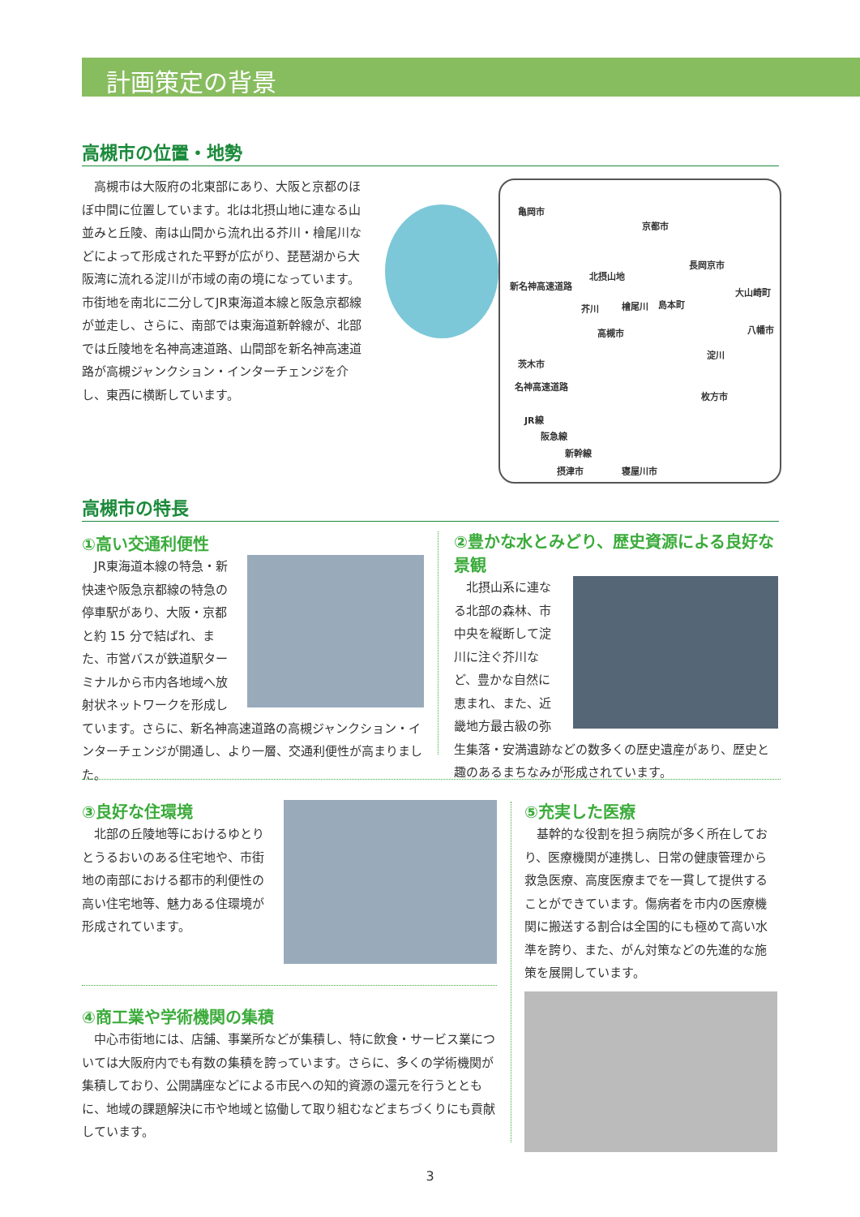計画策定の背景
高槻市の位置・地勢
　高槻市は大阪府の北東部にあり、大阪と京都のほぼ中間に位置しています。北は北摂山地に連なる山並みと丘陵、南は山間から流れ出る芥川・檜尾川などによって形成された平野が広がり、琵琶湖から大阪湾に流れる淀川が市域の南の境になっています。市街地を南北に二分してJR東海道本線と阪急京都線が並走し、さらに、南部では東海道新幹線が、北部では丘陵地を名神高速道路、山間部を新名神高速道路が高槻ジャンクション・インターチェンジを介し、東西に横断しています。
亀岡市
京都市
長岡京市
北摂山地
新名神高速道路
大山崎町
芥川 檜尾川 島本町
八幡市 高槻市
淀川
茨木市
名神高速道路
枚方市
JR線
阪急線
新幹線
摂津市 寝屋川市
高槻市の特長
①高い交通利便性
　JR東海道本線の特急・新快速や阪急京都線の特急の停車駅があり、大阪・京都と約 15 分で結ばれ、また、市営バスが鉄道駅ターミナルから市内各地域へ放射状ネットワークを形成しています。さらに、新名神高速道路の高槻ジャンクション・インターチェンジが開通し、より一層、交通利便性が高まりました。
②豊かな水とみどり、歴史資源による良好な景観
　北摂山系に連なる北部の森林、市中央を縦断して淀川に注ぐ芥川など、豊かな自然に恵まれ、また、近畿地方最古級の弥生集落・安満遺跡などの数多くの歴史遺産があり、歴史と趣のあるまちなみが形成されています。
③良好な住環境
　北部の丘陵地等におけるゆとりとうるおいのある住宅地や、市街地の南部における都市的利便性の高い住宅地等、魅力ある住環境が形成されています。
④商工業や学術機関の集積
　中心市街地には、店舗、事業所などが集積し、特に飲食・サービス業については大阪府内でも有数の集積を誇っています。さらに、多くの学術機関が集積しており、公開講座などによる市民への知的資源の還元を行うとともに、地域の課題解決に市や地域と協働して取り組むなどまちづくりにも貢献しています。
⑤充実した医療
　基幹的な役割を担う病院が多く所在しており、医療機関が連携し、日常の健康管理から救急医療、高度医療までを一貫して提供することができています。傷病者を市内の医療機関に搬送する割合は全国的にも極めて高い水準を誇り、また、がん対策などの先進的な施策を展開しています。
3